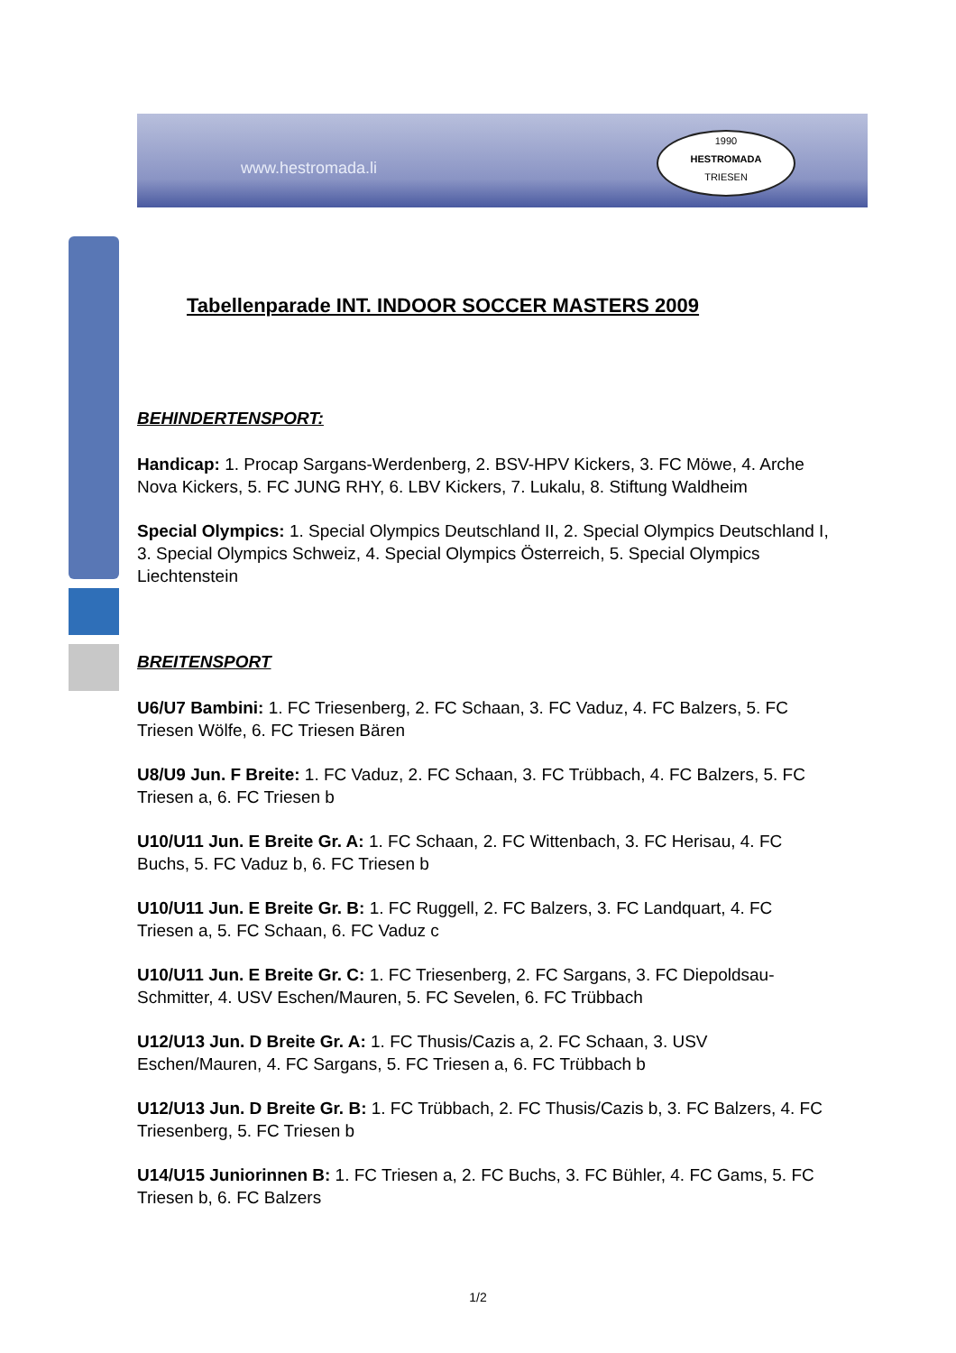www.hestromada.li
1990
HESTROMADA
TRIESEN
Tabellenparade INT. INDOOR SOCCER MASTERS 2009
BEHINDERTENSPORT:
Handicap: 1. Procap Sargans-Werdenberg, 2. BSV-HPV Kickers, 3. FC Möwe, 4. Arche Nova Kickers, 5. FC JUNG RHY, 6. LBV Kickers, 7. Lukalu, 8. Stiftung Waldheim
Special Olympics: 1. Special Olympics Deutschland II, 2. Special Olympics Deutschland I, 3. Special Olympics Schweiz, 4. Special Olympics Österreich, 5. Special Olympics Liechtenstein
BREITENSPORT
U6/U7 Bambini: 1. FC Triesenberg, 2. FC Schaan, 3. FC Vaduz, 4. FC Balzers, 5. FC Triesen Wölfe, 6. FC Triesen Bären
U8/U9 Jun. F Breite: 1. FC Vaduz, 2. FC Schaan, 3. FC Trübbach, 4. FC Balzers, 5. FC Triesen a, 6. FC Triesen b
U10/U11 Jun. E Breite Gr. A: 1. FC Schaan, 2. FC Wittenbach, 3. FC Herisau, 4. FC Buchs, 5. FC Vaduz b, 6. FC Triesen b
U10/U11 Jun. E Breite Gr. B: 1. FC Ruggell, 2. FC Balzers, 3. FC Landquart, 4. FC Triesen a, 5. FC Schaan, 6. FC Vaduz c
U10/U11 Jun. E Breite Gr. C: 1. FC Triesenberg, 2. FC Sargans, 3. FC Diepoldsau-Schmitter, 4. USV Eschen/Mauren, 5. FC Sevelen, 6. FC Trübbach
U12/U13 Jun. D Breite Gr. A: 1. FC Thusis/Cazis a, 2. FC Schaan, 3. USV Eschen/Mauren, 4. FC Sargans, 5. FC Triesen a, 6. FC Trübbach b
U12/U13 Jun. D Breite Gr. B: 1. FC Trübbach, 2. FC Thusis/Cazis b, 3. FC Balzers, 4. FC Triesenberg, 5. FC Triesen b
U14/U15 Juniorinnen B: 1. FC Triesen a, 2. FC Buchs, 3. FC Bühler, 4. FC Gams, 5. FC Triesen b, 6. FC Balzers
1/2